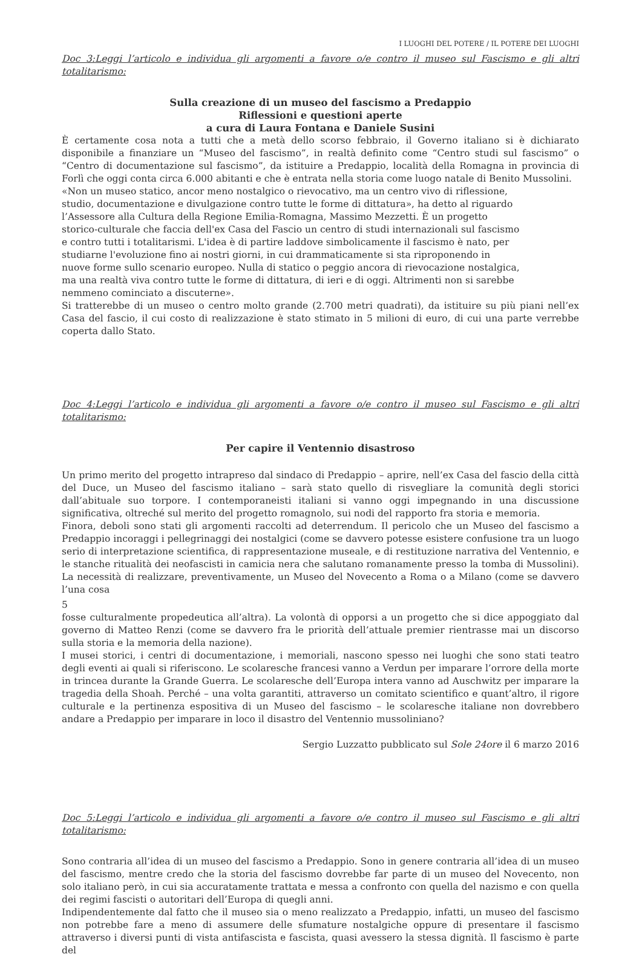I LUOGHI DEL POTERE / IL POTERE DEI LUOGHI
Doc 3:Leggi l’articolo e individua gli argomenti a favore o/e contro il museo sul Fascismo e gli altri totalitarismo:
Sulla creazione di un museo del fascismo a Predappio
Riflessioni e questioni aperte
a cura di Laura Fontana e Daniele Susini
È certamente cosa nota a tutti che a metà dello scorso febbraio, il Governo italiano si è dichiarato disponibile a finanziare un “Museo del fascismo”, in realtà definito come “Centro studi sul fascismo” o “Centro di documentazione sul fascismo”, da istituire a Predappio, località della Romagna in provincia di Forlì che oggi conta circa 6.000 abitanti e che è entrata nella storia come luogo natale di Benito Mussolini.
«Non un museo statico, ancor meno nostalgico o rievocativo, ma un centro vivo di riflessione,
studio, documentazione e divulgazione contro tutte le forme di dittatura», ha detto al riguardo
l’Assessore alla Cultura della Regione Emilia-Romagna, Massimo Mezzetti. È un progetto
storico-culturale che faccia dell'ex Casa del Fascio un centro di studi internazionali sul fascismo
e contro tutti i totalitarismi. L'idea è di partire laddove simbolicamente il fascismo è nato, per
studiarne l'evoluzione fino ai nostri giorni, in cui drammaticamente si sta riproponendo in
nuove forme sullo scenario europeo. Nulla di statico o peggio ancora di rievocazione nostalgica,
ma una realtà viva contro tutte le forme di dittatura, di ieri e di oggi. Altrimenti non si sarebbe
nemmeno cominciato a discuterne».
Si tratterebbe di un museo o centro molto grande (2.700 metri quadrati), da istituire su più piani nell’ex Casa del fascio, il cui costo di realizzazione è stato stimato in 5 milioni di euro, di cui una parte verrebbe coperta dallo Stato.
Doc 4:Leggi l’articolo e individua gli argomenti a favore o/e contro il museo sul Fascismo e gli altri totalitarismo:
Per capire il Ventennio disastroso
Un primo merito del progetto intrapreso dal sindaco di Predappio – aprire, nell’ex Casa del fascio della città del Duce, un Museo del fascismo italiano – sarà stato quello di risvegliare la comunità degli storici dall’abituale suo torpore. I contemporaneisti italiani si vanno oggi impegnando in una discussione significativa, oltreché sul merito del progetto romagnolo, sui nodi del rapporto fra storia e memoria.
Finora, deboli sono stati gli argomenti raccolti ad deterrendum. Il pericolo che un Museo del fascismo a Predappio incoraggi i pellegrinaggi dei nostalgici (come se davvero potesse esistere confusione tra un luogo serio di interpretazione scientifica, di rappresentazione museale, e di restituzione narrativa del Ventennio, e le stanche ritualità dei neofascisti in camicia nera che salutano romanamente presso la tomba di Mussolini). La necessità di realizzare, preventivamente, un Museo del Novecento a Roma o a Milano (come se davvero l’una cosa
5
fosse culturalmente propedeutica all’altra). La volontà di opporsi a un progetto che si dice appoggiato dal governo di Matteo Renzi (come se davvero fra le priorità dell’attuale premier rientrasse mai un discorso sulla storia e la memoria della nazione).
I musei storici, i centri di documentazione, i memoriali, nascono spesso nei luoghi che sono stati teatro degli eventi ai quali si riferiscono. Le scolaresche francesi vanno a Verdun per imparare l’orrore della morte in trincea durante la Grande Guerra. Le scolaresche dell’Europa intera vanno ad Auschwitz per imparare la tragedia della Shoah. Perché – una volta garantiti, attraverso un comitato scientifico e quant’altro, il rigore culturale e la pertinenza espositiva di un Museo del fascismo – le scolaresche italiane non dovrebbero andare a Predappio per imparare in loco il disastro del Ventennio mussoliniano?
Sergio Luzzatto pubblicato sul Sole 24ore il 6 marzo 2016
Doc 5:Leggi l’articolo e individua gli argomenti a favore o/e contro il museo sul Fascismo e gli altri totalitarismo:
Sono contraria all’idea di un museo del fascismo a Predappio. Sono in genere contraria all’idea di un museo del fascismo, mentre credo che la storia del fascismo dovrebbe far parte di un museo del Novecento, non solo italiano però, in cui sia accuratamente trattata e messa a confronto con quella del nazismo e con quella dei regimi fascisti o autoritari dell’Europa di quegli anni.
Indipendentemente dal fatto che il museo sia o meno realizzato a Predappio, infatti, un museo del fascismo non potrebbe fare a meno di assumere delle sfumature nostalgiche oppure di presentare il fascismo attraverso i diversi punti di vista antifascista e fascista, quasi avessero la stessa dignità. Il fascismo è parte del